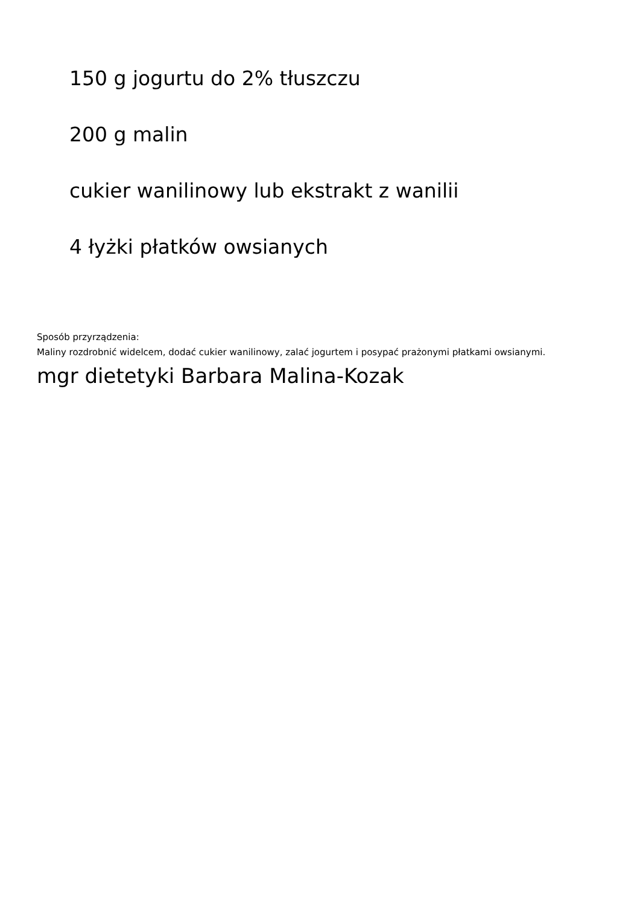150 g jogurtu do 2% tłuszczu
200 g malin
cukier wanilinowy lub ekstrakt z wanilii
4 łyżki płatków owsianych
Sposób przyrządzenia:
Maliny rozdrobnić widelcem, dodać cukier wanilinowy, zalać jogurtem i posypać prażonymi płatkami owsianymi.
mgr dietetyki Barbara Malina-Kozak